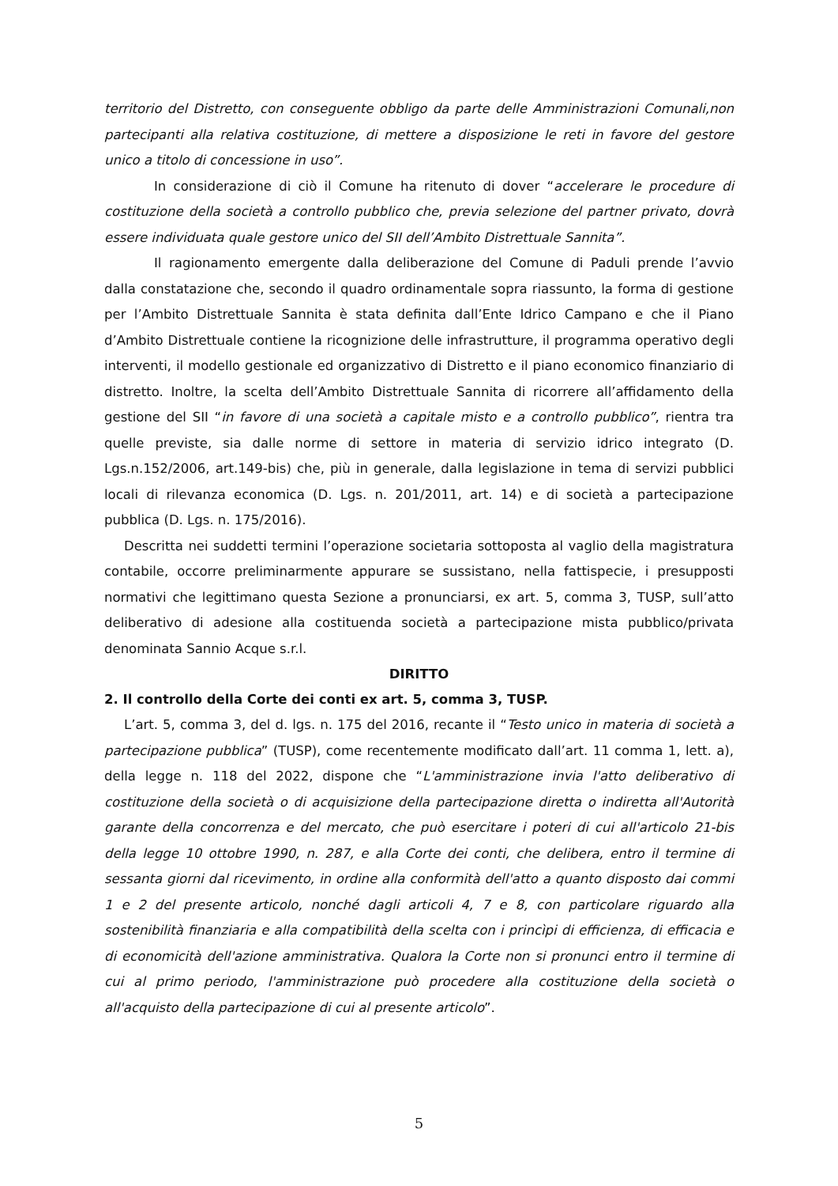territorio del Distretto, con conseguente obbligo da parte delle Amministrazioni Comunali,non partecipanti alla relativa costituzione, di mettere a disposizione le reti in favore del gestore unico a titolo di concessione in uso”.
In considerazione di ciò il Comune ha ritenuto di dover “accelerare le procedure di costituzione della società a controllo pubblico che, previa selezione del partner privato, dovrà essere individuata quale gestore unico del SII dell’Ambito Distrettuale Sannita”.
Il ragionamento emergente dalla deliberazione del Comune di Paduli prende l’avvio dalla constatazione che, secondo il quadro ordinamentale sopra riassunto, la forma di gestione per l’Ambito Distrettuale Sannita è stata definita dall’Ente Idrico Campano e che il Piano d’Ambito Distrettuale contiene la ricognizione delle infrastrutture, il programma operativo degli interventi, il modello gestionale ed organizzativo di Distretto e il piano economico finanziario di distretto. Inoltre, la scelta dell’Ambito Distrettuale Sannita di ricorrere all’affidamento della gestione del SII “in favore di una società a capitale misto e a controllo pubblico”, rientra tra quelle previste, sia dalle norme di settore in materia di servizio idrico integrato (D. Lgs.n.152/2006, art.149-bis) che, più in generale, dalla legislazione in tema di servizi pubblici locali di rilevanza economica (D. Lgs. n. 201/2011, art. 14) e di società a partecipazione pubblica (D. Lgs. n. 175/2016).
Descritta nei suddetti termini l’operazione societaria sottoposta al vaglio della magistratura contabile, occorre preliminarmente appurare se sussistano, nella fattispecie, i presupposti normativi che legittimano questa Sezione a pronunciarsi, ex art. 5, comma 3, TUSP, sull’atto deliberativo di adesione alla costituenda società a partecipazione mista pubblico/privata denominata Sannio Acque s.r.l.
DIRITTO
2. Il controllo della Corte dei conti ex art. 5, comma 3, TUSP.
L’art. 5, comma 3, del d. lgs. n. 175 del 2016, recante il “Testo unico in materia di società a partecipazione pubblica” (TUSP), come recentemente modificato dall’art. 11 comma 1, lett. a), della legge n. 118 del 2022, dispone che “L'amministrazione invia l'atto deliberativo di costituzione della società o di acquisizione della partecipazione diretta o indiretta all'Autorità garante della concorrenza e del mercato, che può esercitare i poteri di cui all'articolo 21-bis della legge 10 ottobre 1990, n. 287, e alla Corte dei conti, che delibera, entro il termine di sessanta giorni dal ricevimento, in ordine alla conformità dell'atto a quanto disposto dai commi 1 e 2 del presente articolo, nonché dagli articoli 4, 7 e 8, con particolare riguardo alla sostenibilità finanziaria e alla compatibilità della scelta con i princìpi di efficienza, di efficacia e di economicità dell'azione amministrativa. Qualora la Corte non si pronunci entro il termine di cui al primo periodo, l'amministrazione può procedere alla costituzione della società o all'acquisto della partecipazione di cui al presente articolo”.
5